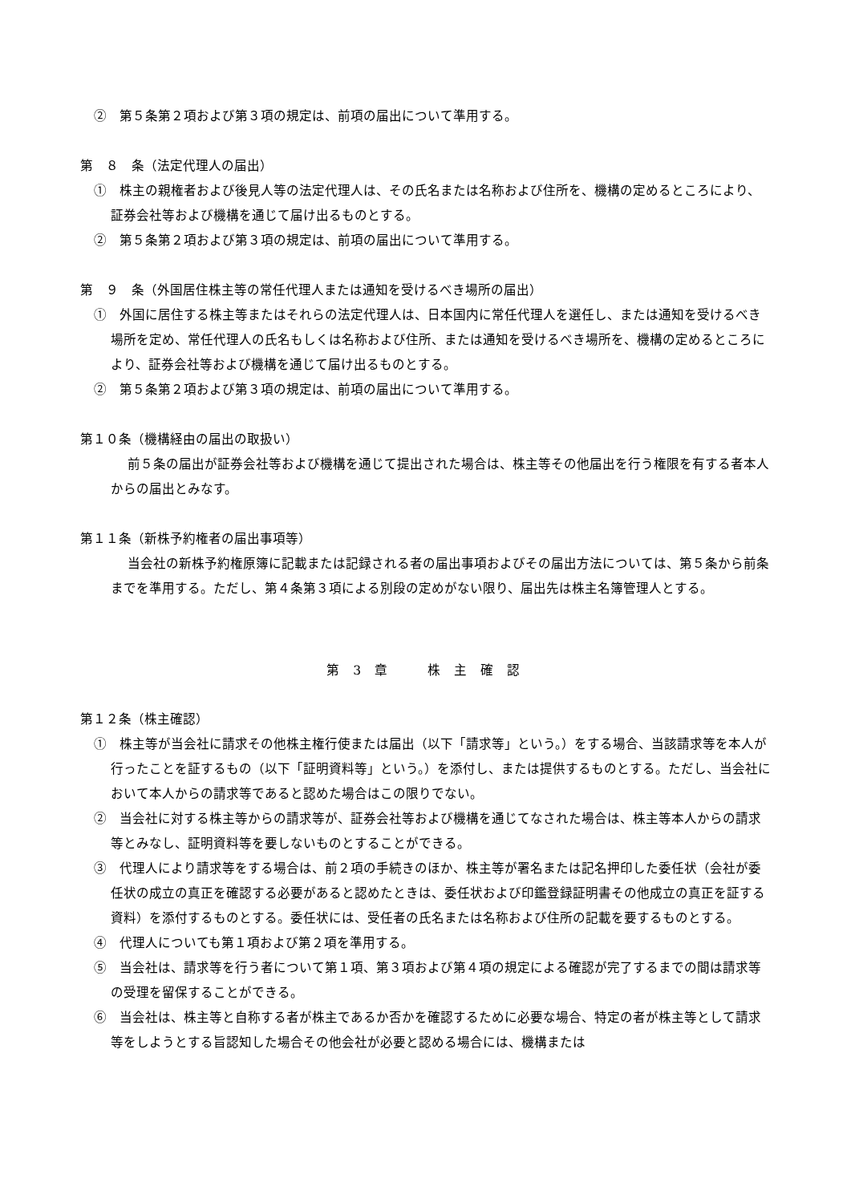②　第５条第２項および第３項の規定は、前項の届出について準用する。
第　８　条（法定代理人の届出）
①　株主の親権者および後見人等の法定代理人は、その氏名または名称および住所を、機構の定めるところにより、証券会社等および機構を通じて届け出るものとする。
②　第５条第２項および第３項の規定は、前項の届出について準用する。
第　９　条（外国居住株主等の常任代理人または通知を受けるべき場所の届出）
①　外国に居住する株主等またはそれらの法定代理人は、日本国内に常任代理人を選任し、または通知を受けるべき場所を定め、常任代理人の氏名もしくは名称および住所、または通知を受けるべき場所を、機構の定めるところにより、証券会社等および機構を通じて届け出るものとする。
②　第５条第２項および第３項の規定は、前項の届出について準用する。
第１０条（機構経由の届出の取扱い）
前５条の届出が証券会社等および機構を通じて提出された場合は、株主等その他届出を行う権限を有する者本人からの届出とみなす。
第１１条（新株予約権者の届出事項等）
当会社の新株予約権原簿に記載または記録される者の届出事項およびその届出方法については、第５条から前条までを準用する。ただし、第４条第３項による別段の定めがない限り、届出先は株主名簿管理人とする。
第 3 章　　株 主 確 認
第１２条（株主確認）
①　株主等が当会社に請求その他株主権行使または届出（以下「請求等」という。）をする場合、当該請求等を本人が行ったことを証するもの（以下「証明資料等」という。）を添付し、または提供するものとする。ただし、当会社において本人からの請求等であると認めた場合はこの限りでない。
②　当会社に対する株主等からの請求等が、証券会社等および機構を通じてなされた場合は、株主等本人からの請求等とみなし、証明資料等を要しないものとすることができる。
③　代理人により請求等をする場合は、前２項の手続きのほか、株主等が署名または記名押印した委任状（会社が委任状の成立の真正を確認する必要があると認めたときは、委任状および印鑑登録証明書その他成立の真正を証する資料）を添付するものとする。委任状には、受任者の氏名または名称および住所の記載を要するものとする。
④　代理人についても第１項および第２項を準用する。
⑤　当会社は、請求等を行う者について第１項、第３項および第４項の規定による確認が完了するまでの間は請求等の受理を留保することができる。
⑥　当会社は、株主等と自称する者が株主であるか否かを確認するために必要な場合、特定の者が株主等として請求等をしようとする旨認知した場合その他会社が必要と認める場合には、機構または